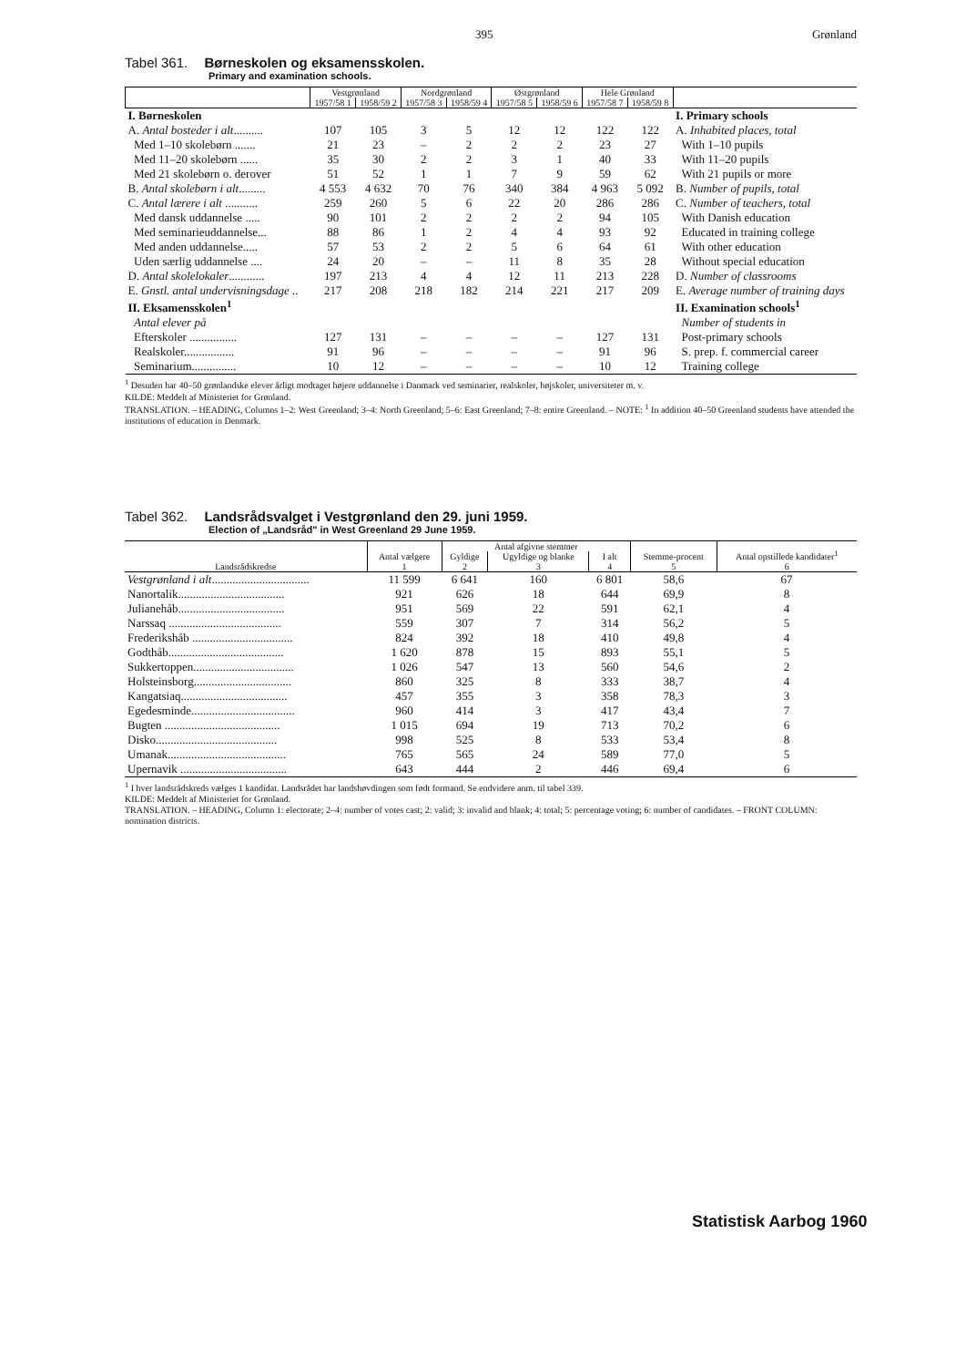395 Grønland
Tabel 361. Børneskolen og eksamensskolen.
Primary and examination schools.
| | Vestgrønland | | Nordgrønland | | Østgrønland | | Hele Grønland | | |
| --- | --- | --- | --- | --- | --- | --- | --- | --- | --- |
| | 1957/58 1 | 1958/59 2 | 1957/58 3 | 1958/59 4 | 1957/58 5 | 1958/59 6 | 1957/58 7 | 1958/59 8 | |
| I. Børneskolen | | | | | | | | | I. Primary schools |
| A. Antal bosteder i alt .......... | 107 | 105 | 3 | 5 | 12 | 12 | 122 | 122 | A. Inhabited places, total |
| Med 1–10 skolebørn ....... | 21 | 23 | – | 2 | 2 | 2 | 23 | 27 | With 1–10 pupils |
| Med 11–20 skolebørn ...... | 35 | 30 | 2 | 2 | 3 | 1 | 40 | 33 | With 11–20 pupils |
| Med 21 skolebørn o. derover | 51 | 52 | 1 | 1 | 7 | 9 | 59 | 62 | With 21 pupils or more |
| B. Antal skolebørn i alt ......... | 4 553 | 4 632 | 70 | 76 | 340 | 384 | 4 963 | 5 092 | B. Number of pupils, total |
| C. Antal lærere i alt ........... | 259 | 260 | 5 | 6 | 22 | 20 | 286 | 286 | C. Number of teachers, total |
| Med dansk uddannelse ..... | 90 | 101 | 2 | 2 | 2 | 2 | 94 | 105 | With Danish education |
| Med seminarieuddannelse... | 88 | 86 | 1 | 2 | 4 | 4 | 93 | 92 | Educated in training college |
| Med anden uddannelse..... | 57 | 53 | 2 | 2 | 5 | 6 | 64 | 61 | With other education |
| Uden særlig uddannelse .... | 24 | 20 | – | – | 11 | 8 | 35 | 28 | Without special education |
| D. Antal skolelokaler ............ | 197 | 213 | 4 | 4 | 12 | 11 | 213 | 228 | D. Number of classrooms |
| E. Gnstl. antal undervisningsdage .. | 217 | 208 | 218 | 182 | 214 | 221 | 217 | 209 | E. Average number of training days |
| II. Eksamensskolen<sup>1</sup> | | | | | | | | | II. Examination schools<sup>1</sup> |
| Antal elever på | | | | | | | | | Number of students in |
| Efterskoler ................ | 127 | 131 | – | – | – | – | 127 | 131 | Post-primary schools |
| Realskoler................. | 91 | 96 | – | – | – | – | 91 | 96 | S. prep. f. commercial career |
| Seminarium............... | 10 | 12 | – | – | – | – | 10 | 12 | Training college |
<sup>1</sup> Desuden har 40–50 grønlandske elever årligt modtaget højere uddannelse i Danmark ved seminarier, realskoler, højskoler, universiteter m. v.
KILDE: Meddelt af Ministeriet for Grønland.
TRANSLATION. – HEADING, Columns 1–2: West Greenland; 3–4: North Greenland; 5–6: East Greenland; 7–8: entire Greenland. – NOTE: <sup>1</sup> In addition 40–50 Greenland students have attended the institutions of education in Denmark.
Tabel 362. Landsrådsvalget i Vestgrønland den 29. juni 1959.
Election of „Landsråd" in West Greenland 29 June 1959.
| Landsrådskredse | Antal vælgere 1 | Antal afgivne stemmer | | | Stemme-procent 5 | Antal opstillede kandidater<sup>1</sup> 6 |
| --- | --- | --- | --- | --- | --- | --- |
| | | Gyldige 2 | Ugyldige og blanke 3 | I alt 4 | | |
| Vestgrønland i alt ................................. | 11 599 | 6 641 | 160 | 6 801 | 58,6 | 67 |
| Nanortalik.................................... | 921 | 626 | 18 | 644 | 69,9 | 8 |
| Julianehåb.................................... | 951 | 569 | 22 | 591 | 62,1 | 4 |
| Narssaq ...................................... | 559 | 307 | 7 | 314 | 56,2 | 5 |
| Frederikshåb .................................. | 824 | 392 | 18 | 410 | 49,8 | 4 |
| Godthåb....................................... | 1 620 | 878 | 15 | 893 | 55,1 | 5 |
| Sukkertoppen.................................. | 1 026 | 547 | 13 | 560 | 54,6 | 2 |
| Holsteinsborg................................. | 860 | 325 | 8 | 333 | 38,7 | 4 |
| Kangatsiaq.................................... | 457 | 355 | 3 | 358 | 78,3 | 3 |
| Egedesminde................................... | 960 | 414 | 3 | 417 | 43,4 | 7 |
| Bugten ....................................... | 1 015 | 694 | 19 | 713 | 70,2 | 6 |
| Disko......................................... | 998 | 525 | 8 | 533 | 53,4 | 8 |
| Umanak........................................ | 765 | 565 | 24 | 589 | 77,0 | 5 |
| Upernavik .................................... | 643 | 444 | 2 | 446 | 69,4 | 6 |
<sup>1</sup> I hver landsrådskreds vælges 1 kandidat. Landsrådet har landshøvdingen som født formand. Se endvidere anm. til tabel 339.
KILDE: Meddelt af Ministeriet for Grønland.
TRANSLATION. – HEADING, Column 1: electorate; 2–4: number of votes cast; 2: valid; 3: invalid and blank; 4: total; 5: percentage voting; 6: number of candidates. – FRONT COLUMN: nomination districts.
Statistisk Aarbog 1960